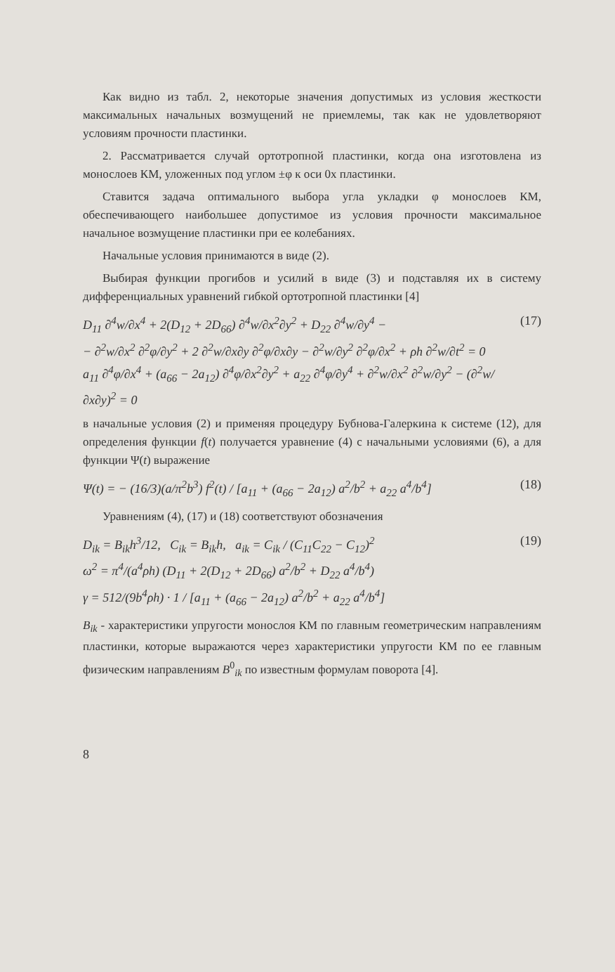Как видно из табл. 2, некоторые значения допустимых из условия жесткости максимальных начальных возмущений не приемлемы, так как не удовлетворяют условиям прочности пластинки.
2. Рассматривается случай ортотропной пластинки, когда она изготовлена из монослоев КМ, уложенных под углом ±φ к оси 0x пластинки.
Ставится задача оптимального выбора угла укладки φ монослоев КМ, обеспечивающего наибольшее допустимое из условия прочности максимальное начальное возмущение пластинки при ее колебаниях.
Начальные условия принимаются в виде (2).
Выбирая функции прогибов и усилий в виде (3) и подставляя их в систему дифференциальных уравнений гибкой ортотропной пластинки [4]
D<sub>11</sub> ∂<sup>4</sup>w/∂x<sup>4</sup> + 2(D<sub>12</sub> + 2D<sub>66</sub>) ∂<sup>4</sup>w/∂x<sup>2</sup>∂y<sup>2</sup> + D<sub>22</sub> ∂<sup>4</sup>w/∂y<sup>4</sup> −
− ∂<sup>2</sup>w/∂x<sup>2</sup> ∂<sup>2</sup>φ/∂y<sup>2</sup> + 2 ∂<sup>2</sup>w/∂x∂y ∂<sup>2</sup>φ/∂x∂y − ∂<sup>2</sup>w/∂y<sup>2</sup> ∂<sup>2</sup>φ/∂x<sup>2</sup> + ρh ∂<sup>2</sup>w/∂t<sup>2</sup> = 0
a<sub>11</sub> ∂<sup>4</sup>φ/∂x<sup>4</sup> + (a<sub>66</sub> − 2a<sub>12</sub>) ∂<sup>4</sup>φ/∂x<sup>2</sup>∂y<sup>2</sup> + a<sub>22</sub> ∂<sup>4</sup>φ/∂y<sup>4</sup> + ∂<sup>2</sup>w/∂x<sup>2</sup> ∂<sup>2</sup>w/∂y<sup>2</sup> − (∂<sup>2</sup>w/∂x∂y)<sup>2</sup> = 0
(17)
в начальные условия (2) и применяя процедуру Бубнова-Галеркина к системе (12), для определения функции f(t) получается уравнение (4) с начальными условиями (6), а для функции Ψ(t) выражение
Ψ(t) = − (16/3)(a/π<sup>2</sup>b<sup>3</sup>) f<sup>2</sup>(t) / [a<sub>11</sub> + (a<sub>66</sub> − 2a<sub>12</sub>) a<sup>2</sup>/b<sup>2</sup> + a<sub>22</sub> a<sup>4</sup>/b<sup>4</sup>]
(18)
Уравнениям (4), (17) и (18) соответствуют обозначения
D<sub>ik</sub> = B<sub>ik</sub>h<sup>3</sup>/12, C<sub>ik</sub> = B<sub>ik</sub>h, a<sub>ik</sub> = C<sub>ik</sub> / (C<sub>11</sub>C<sub>22</sub> − C<sub>12</sub>)<sup>2</sup>
ω<sup>2</sup> = π<sup>4</sup>/(a<sup>4</sup>ρh) (D<sub>11</sub> + 2(D<sub>12</sub> + 2D<sub>66</sub>) a<sup>2</sup>/b<sup>2</sup> + D<sub>22</sub> a<sup>4</sup>/b<sup>4</sup>)
γ = 512/(9b<sup>4</sup>ρh) · 1 / [a<sub>11</sub> + (a<sub>66</sub> − 2a<sub>12</sub>) a<sup>2</sup>/b<sup>2</sup> + a<sub>22</sub> a<sup>4</sup>/b<sup>4</sup>]
(19)
B<sub>ik</sub> - характеристики упругости монослоя КМ по главным геометрическим направлениям пластинки, которые выражаются через характеристики упругости КМ по ее главным физическим направлениям B<sup>0</sup><sub>ik</sub> по известным формулам поворота [4].
8